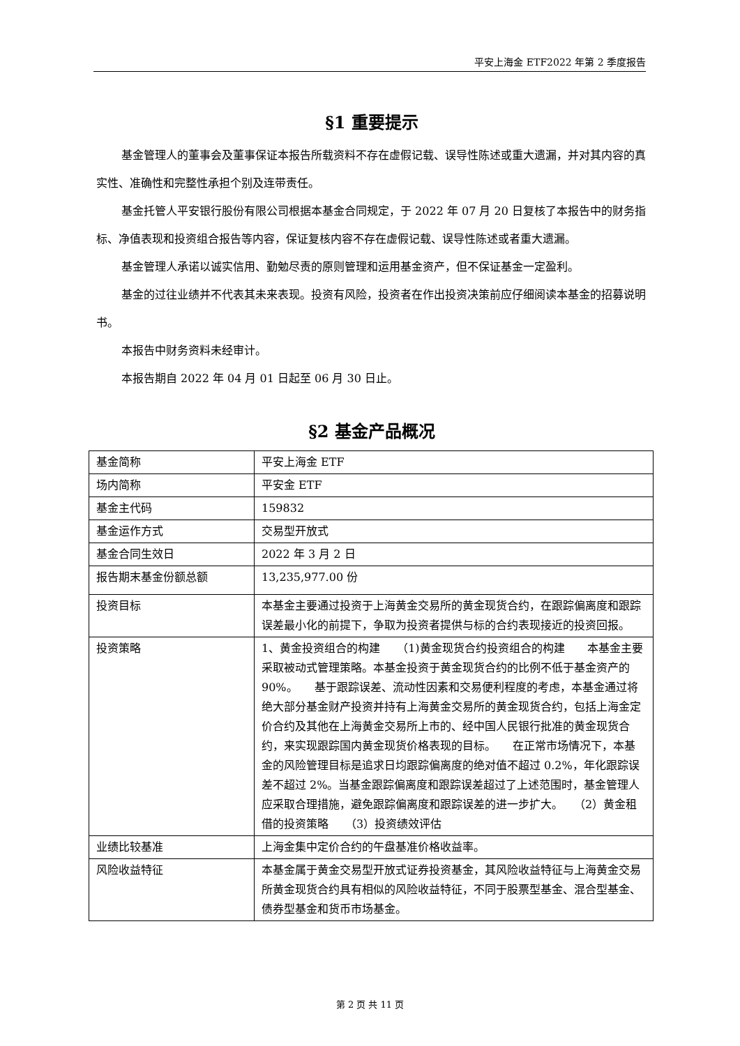平安上海金 ETF2022 年第 2 季度报告
§1 重要提示
基金管理人的董事会及董事保证本报告所载资料不存在虚假记载、误导性陈述或重大遗漏，并对其内容的真实性、准确性和完整性承担个别及连带责任。
基金托管人平安银行股份有限公司根据本基金合同规定，于 2022 年 07 月 20 日复核了本报告中的财务指标、净值表现和投资组合报告等内容，保证复核内容不存在虚假记载、误导性陈述或者重大遗漏。
基金管理人承诺以诚实信用、勤勉尽责的原则管理和运用基金资产，但不保证基金一定盈利。
基金的过往业绩并不代表其未来表现。投资有风险，投资者在作出投资决策前应仔细阅读本基金的招募说明书。
本报告中财务资料未经审计。
本报告期自 2022 年 04 月 01 日起至 06 月 30 日止。
§2 基金产品概况
| 基金简称 | 平安上海金 ETF |
| 场内简称 | 平安金 ETF |
| 基金主代码 | 159832 |
| 基金运作方式 | 交易型开放式 |
| 基金合同生效日 | 2022 年 3 月 2 日 |
| 报告期末基金份额总额 | 13,235,977.00 份 |
| 投资目标 | 本基金主要通过投资于上海黄金交易所的黄金现货合约，在跟踪偏离度和跟踪误差最小化的前提下，争取为投资者提供与标的合约表现接近的投资回报。 |
| 投资策略 | 1、黄金投资组合的构建 （1)黄金现货合约投资组合的构建 本基金主要采取被动式管理策略。本基金投资于黄金现货合约的比例不低于基金资产的 90%。 基于跟踪误差、流动性因素和交易便利程度的考虑，本基金通过将绝大部分基金财产投资并持有上海黄金交易所的黄金现货合约，包括上海金定价合约及其他在上海黄金交易所上市的、经中国人民银行批准的黄金现货合约，来实现跟踪国内黄金现货价格表现的目标。 在正常市场情况下，本基金的风险管理目标是追求日均跟踪偏离度的绝对值不超过 0.2%，年化跟踪误差不超过 2%。当基金跟踪偏离度和跟踪误差超过了上述范围时，基金管理人应采取合理措施，避免跟踪偏离度和跟踪误差的进一步扩大。 （2）黄金租借的投资策略 （3）投资绩效评估 |
| 业绩比较基准 | 上海金集中定价合约的午盘基准价格收益率。 |
| 风险收益特征 | 本基金属于黄金交易型开放式证券投资基金，其风险收益特征与上海黄金交易所黄金现货合约具有相似的风险收益特征，不同于股票型基金、混合型基金、债券型基金和货币市场基金。 |
第 2 页 共 11 页